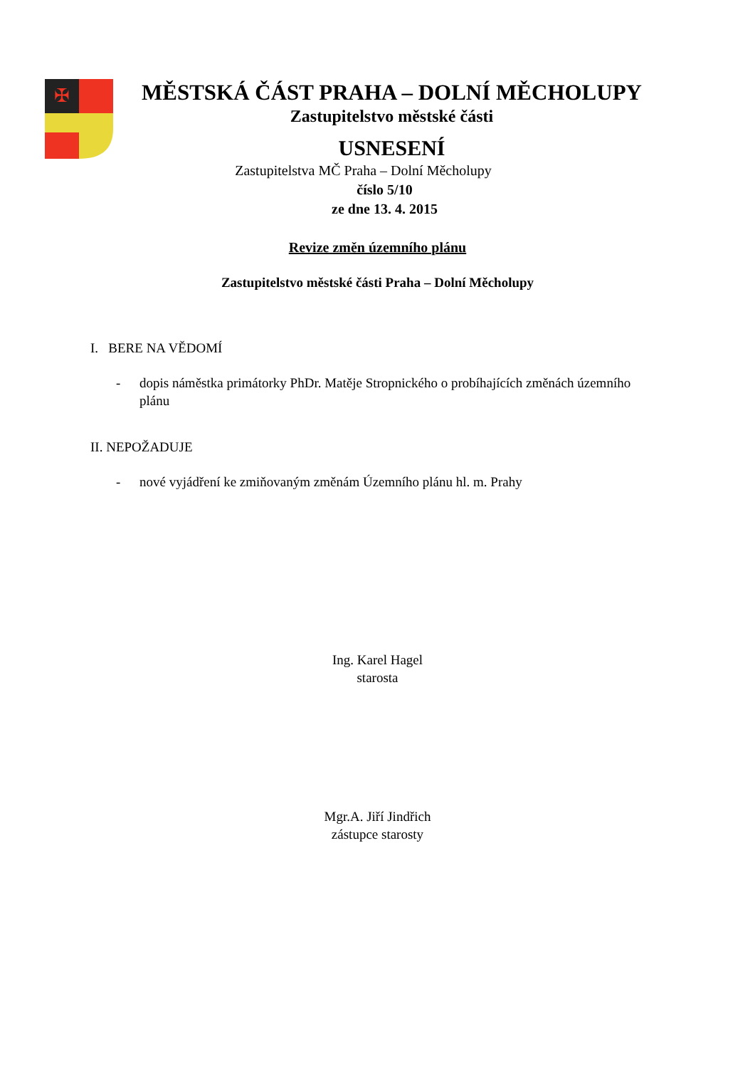✠
MĚSTSKÁ ČÁST PRAHA – DOLNÍ MĚCHOLUPY
Zastupitelstvo městské části
USNESENÍ
Zastupitelstva MČ Praha – Dolní Měcholupy
číslo 5/10
ze dne 13. 4. 2015
Revize změn územního plánu
Zastupitelstvo městské části Praha – Dolní Měcholupy
I. BERE NA VĚDOMÍ
- dopis náměstka primátorky PhDr. Matěje Stropnického o probíhajících změnách územního plánu
II. NEPOŽADUJE
- nové vyjádření ke zmiňovaným změnám Územního plánu hl. m. Prahy
Ing. Karel Hagel
starosta
Mgr.A. Jiří Jindřich
zástupce starosty